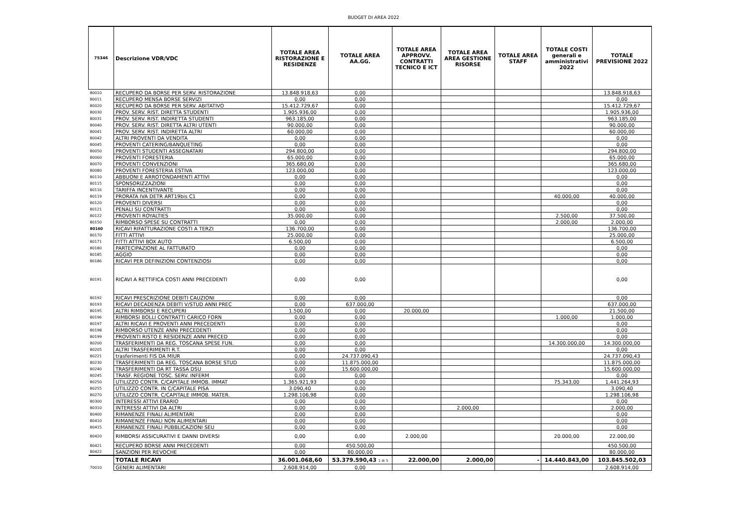BUDGET DI AREA 2022
| 75346 | Descrizione VDR/VDC | TOTALE AREA RISTORAZIONE E RESIDENZE | TOTALE AREA AA.GG. | TOTALE AREA APPROVV. CONTRATTI TECNICO E ICT | TOTALE AREA AREA GESTIONE RISORSE | TOTALE AREA STAFF | TOTALE COSTI generali e amministrativi 2022 | TOTALE PREVISIONE 2022 |
| --- | --- | --- | --- | --- | --- | --- | --- | --- |
| 80010 | RECUPERO DA BORSE PER SERV. RISTORAZIONE | 13.848.918,63 | 0,00 | | | | | 13.848.918,63 |
| 80011 | RECUPERO MENSA BORSE SERVIZI | 0,00 | 0,00 | | | | | 0,00 |
| 80020 | RECUPERO DA BORSE PER SERV. ABITATIVO | 15.412.729,67 | 0,00 | | | | | 15.412.729,67 |
| 80030 | PROV. SERV. RIST. DIRETTA STUDENTI | 1.905.936,00 | 0,00 | | | | | 1.905.936,00 |
| 80031 | PROV. SERV. RIST. INDIRETTA STUDENTI | 963.185,00 | 0,00 | | | | | 963.185,00 |
| 80040 | PROV. SERV. RIST. DIRETTA ALTRI UTENTI | 90.000,00 | 0,00 | | | | | 90.000,00 |
| 80041 | PROV. SERV. RIST. INDIRETTA ALTRI | 60.000,00 | 0,00 | | | | | 60.000,00 |
| 80042 | ALTRI PROVENTI DA VENDITA | 0,00 | 0,00 | | | | | 0,00 |
| 80045 | PROVENTI CATERING/BANQUETING | 0,00 | 0,00 | | | | | 0,00 |
| 80050 | PROVENTI STUDENTI ASSEGNATARI | 294.800,00 | 0,00 | | | | | 294.800,00 |
| 80060 | PROVENTI FORESTERIA | 65.000,00 | 0,00 | | | | | 65.000,00 |
| 80070 | PROVENTI CONVENZIONI | 365.680,00 | 0,00 | | | | | 365.680,00 |
| 80080 | PROVENTI FORESTERIA ESTIVA | 123.000,00 | 0,00 | | | | | 123.000,00 |
| 80110 | ABBUONI E ARROTONDAMENTI ATTIVI | 0,00 | 0,00 | | | | | 0,00 |
| 80115 | SPONSORIZZAZIONI | 0,00 | 0,00 | | | | | 0,00 |
| 80116 | TARIFFA INCENTIVANTE | 0,00 | 0,00 | | | | | 0,00 |
| 80119 | PRORATA IVA DETR ART19bis C1 | 0,00 | 0,00 | | | | 40.000,00 | 40.000,00 |
| 80120 | PROVENTI DIVERSI | 0,00 | 0,00 | | | | | 0,00 |
| 80121 | PENALI SU CONTRATTI | 0,00 | 0,00 | | | | | 0,00 |
| 80122 | PROVENTI ROYALTIES | 35.000,00 | 0,00 | | | | 2.500,00 | 37.500,00 |
| 80150 | RIMBORSO SPESE SU CONTRATTI | 0,00 | 0,00 | | | | 2.000,00 | 2.000,00 |
| 80160 | RICAVI RIFATTURAZIONE COSTI A TERZI | 136.700,00 | 0,00 | | | | | 136.700,00 |
| 80170 | FITTI ATTIVI | 25.000,00 | 0,00 | | | | | 25.000,00 |
| 80171 | FITTI ATTIVI BOX AUTO | 6.500,00 | 0,00 | | | | | 6.500,00 |
| 80180 | PARTECIPAZIONE AL FATTURATO | 0,00 | 0,00 | | | | | 0,00 |
| 80185 | AGGIO | 0,00 | 0,00 | | | | | 0,00 |
| 80186 | RICAVI PER DEFINIZIONI CONTENZIOSI | 0,00 | 0,00 | | | | | 0,00 |
| 80191 | RICAVI A RETTIFICA COSTI ANNI PRECEDENTI | 0,00 | 0,00 | | | | | 0,00 |
| 80192 | RICAVI PRESCRIZIONE DEBITI CAUZIONI | 0,00 | 0,00 | | | | | 0,00 |
| 80193 | RICAVI DECADENZA DEBITI V/STUD ANNI PREC | 0,00 | 637.000,00 | | | | | 637.000,00 |
| 80195 | ALTRI RIMBORSI E RECUPERI | 1.500,00 | 0,00 | 20.000,00 | | | | 21.500,00 |
| 80196 | RIMBORSI BOLLI CONTRATTI CARICO FORN | 0,00 | 0,00 | | | | 1.000,00 | 1.000,00 |
| 80197 | ALTRI RICAVI E PROVENTI ANNI PRECEDENTI | 0,00 | 0,00 | | | | | 0,00 |
| 80198 | RIMBORSO UTENZE ANNI PRECEDENTI | 0,00 | 0,00 | | | | | 0,00 |
| 80199 | PROVENTI RISTO E RESIDENZE ANNI PRECED | 0,00 | 0,00 | | | | | 0,00 |
| 80200 | TRASFERIMENTI DA REG. TOSCANA SPESE FUN. | 0,00 | 0,00 | | | | 14.300.000,00 | 14.300.000,00 |
| 80205 | ALTRI TRASFERIMENTI R.T. | 0,00 | 0,00 | | | | | 0,00 |
| 80221 | trasferimenti FIS DA MIUR | 0,00 | 24.737.090,43 | | | | | 24.737.090,43 |
| 80230 | TRASFERIMENTI DA REG. TOSCANA BORSE STUD | 0,00 | 11.875.000,00 | | | | | 11.875.000,00 |
| 80240 | TRASFERIMENTI DA RT TASSA DSU | 0,00 | 15.600.000,00 | | | | | 15.600.000,00 |
| 80245 | TRASF. REGIONE TOSC. SERV. INFERM | 0,00 | 0,00 | | | | | 0,00 |
| 80250 | UTILIZZO CONTR. C/CAPITALE IMMOB. IMMAT | 1.365.921,93 | 0,00 | | | | 75.343,00 | 1.441.264,93 |
| 80255 | UTILIZZO CONTR. IN C/CAPITALE PISA | 3.090,40 | 0,00 | | | | | 3.090,40 |
| 80270 | UTILIZZO CONTR. C/CAPITALE IMMOB. MATER. | 1.298.106,98 | 0,00 | | | | | 1.298.106,98 |
| 80300 | INTERESSI ATTIVI ERARIO | 0,00 | 0,00 | | | | | 0,00 |
| 80310 | INTERESSI ATTIVI DA ALTRI | 0,00 | 0,00 | | 2.000,00 | | | 2.000,00 |
| 80400 | RIMANENZE FINALI ALIMENTARI | 0,00 | 0,00 | | | | | 0,00 |
| 80410 | RIMANENZE FINALI NON ALIMENTARI | 0,00 | 0,00 | | | | | 0,00 |
| 80415 | RIMANENZE FINALI PUBBLICAZIONI SEU | 0,00 | 0,00 | | | | | 0,00 |
| 80420 | RIMBORSI ASSICURATIVI E DANNI DIVERSI | 0,00 | 0,00 | 2.000,00 | | | 20.000,00 | 22.000,00 |
| 80421 | RECUPERO BORSE ANNI PRECEDENTI | 0,00 | 450.500,00 | | | | | 450.500,00 |
| 80422 | SANZIONI PER REVOCHE | 0,00 | 80.000,00 | | | | | 80.000,00 |
| | TOTALE RICAVI | 36.001.068,60 | 53.379.590,43 1 di 5 | 22.000,00 | 2.000,00 | - | 14.440.843,00 | 103.845.502,03 |
| 70010 | GENERI ALIMENTARI | 2.608.914,00 | 0,00 | | | | | 2.608.914,00 |